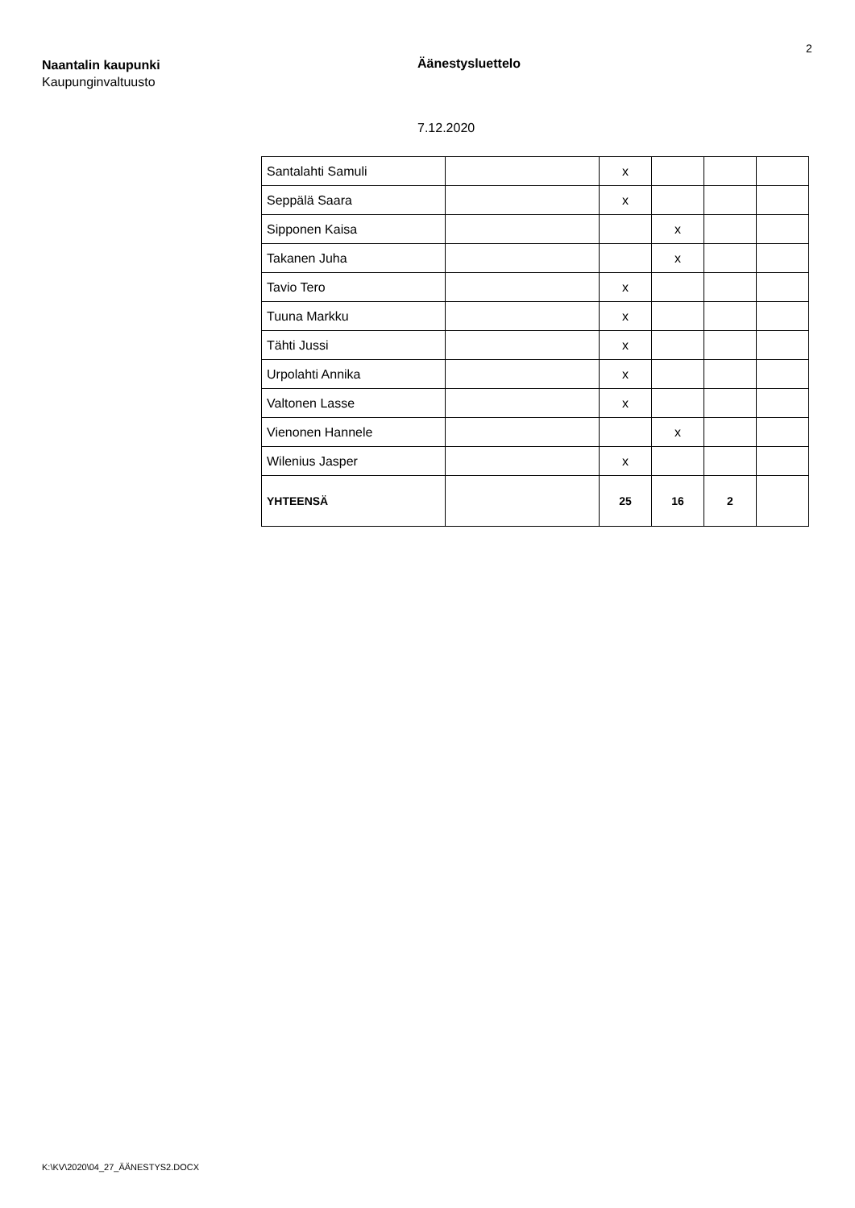2
Naantalin kaupunki
Kaupunginvaltuusto
Äänestysluettelo
7.12.2020
| Santalahti Samuli | | x | | | |
| Seppälä Saara | | x | | | |
| Sipponen Kaisa | | | x | | |
| Takanen Juha | | | x | | |
| Tavio Tero | | x | | | |
| Tuuna Markku | | x | | | |
| Tähti Jussi | | x | | | |
| Urpolahti Annika | | x | | | |
| Valtonen Lasse | | x | | | |
| Vienonen Hannele | | | x | | |
| Wilenius Jasper | | x | | | |
| YHTEENSÄ | | 25 | 16 | 2 | |
K:\KV\2020\04_27_ÄÄNESTYS2.DOCX